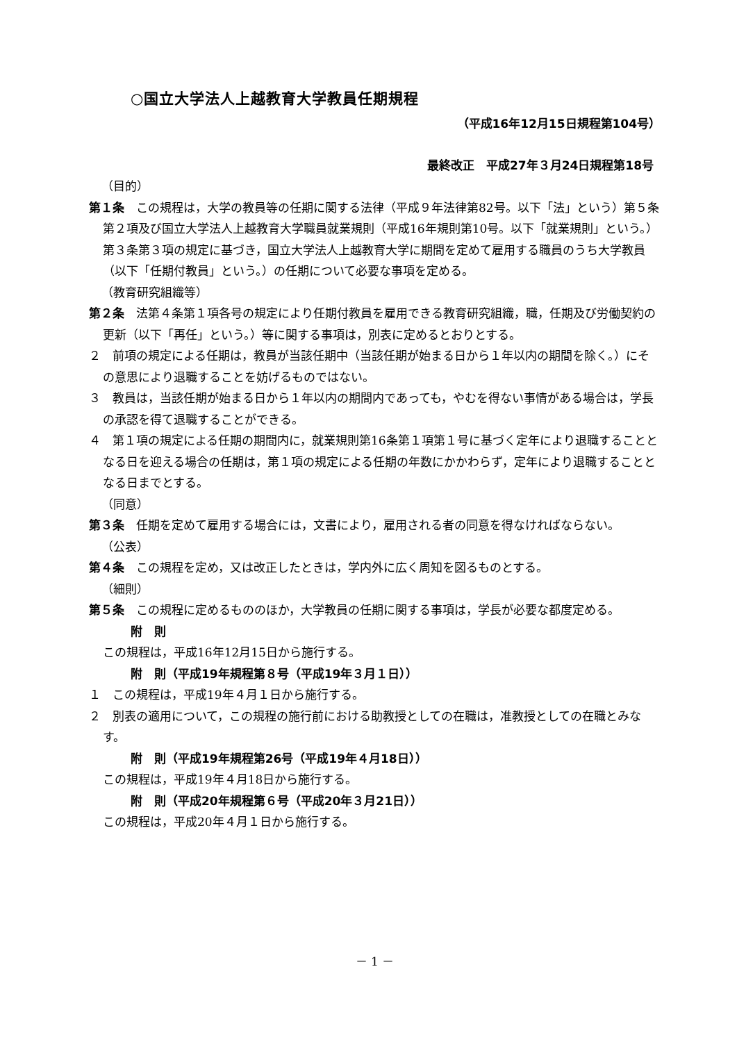○国立大学法人上越教育大学教員任期規程
（平成16年12月15日規程第104号）
最終改正　平成27年３月24日規程第18号
（目的）
第１条　この規程は，大学の教員等の任期に関する法律（平成９年法律第82号。以下「法」という）第５条第２項及び国立大学法人上越教育大学職員就業規則（平成16年規則第10号。以下「就業規則」という。）第３条第３項の規定に基づき，国立大学法人上越教育大学に期間を定めて雇用する職員のうち大学教員（以下「任期付教員」という。）の任期について必要な事項を定める。
（教育研究組織等）
第２条　法第４条第１項各号の規定により任期付教員を雇用できる教育研究組織，職，任期及び労働契約の更新（以下「再任」という。）等に関する事項は，別表に定めるとおりとする。
２　前項の規定による任期は，教員が当該任期中（当該任期が始まる日から１年以内の期間を除く。）にその意思により退職することを妨げるものではない。
３　教員は，当該任期が始まる日から１年以内の期間内であっても，やむを得ない事情がある場合は，学長の承認を得て退職することができる。
４　第１項の規定による任期の期間内に，就業規則第16条第１項第１号に基づく定年により退職することとなる日を迎える場合の任期は，第１項の規定による任期の年数にかかわらず，定年により退職することとなる日までとする。
（同意）
第３条　任期を定めて雇用する場合には，文書により，雇用される者の同意を得なければならない。
（公表）
第４条　この規程を定め，又は改正したときは，学内外に広く周知を図るものとする。
（細則）
第５条　この規程に定めるもののほか，大学教員の任期に関する事項は，学長が必要な都度定める。
附　則
この規程は，平成16年12月15日から施行する。
附　則（平成19年規程第８号（平成19年３月１日））
１　この規程は，平成19年４月１日から施行する。
２　別表の適用について，この規程の施行前における助教授としての在職は，准教授としての在職とみなす。
附　則（平成19年規程第26号（平成19年４月18日））
この規程は，平成19年４月18日から施行する。
附　則（平成20年規程第６号（平成20年３月21日））
この規程は，平成20年４月１日から施行する。
－ 1 －